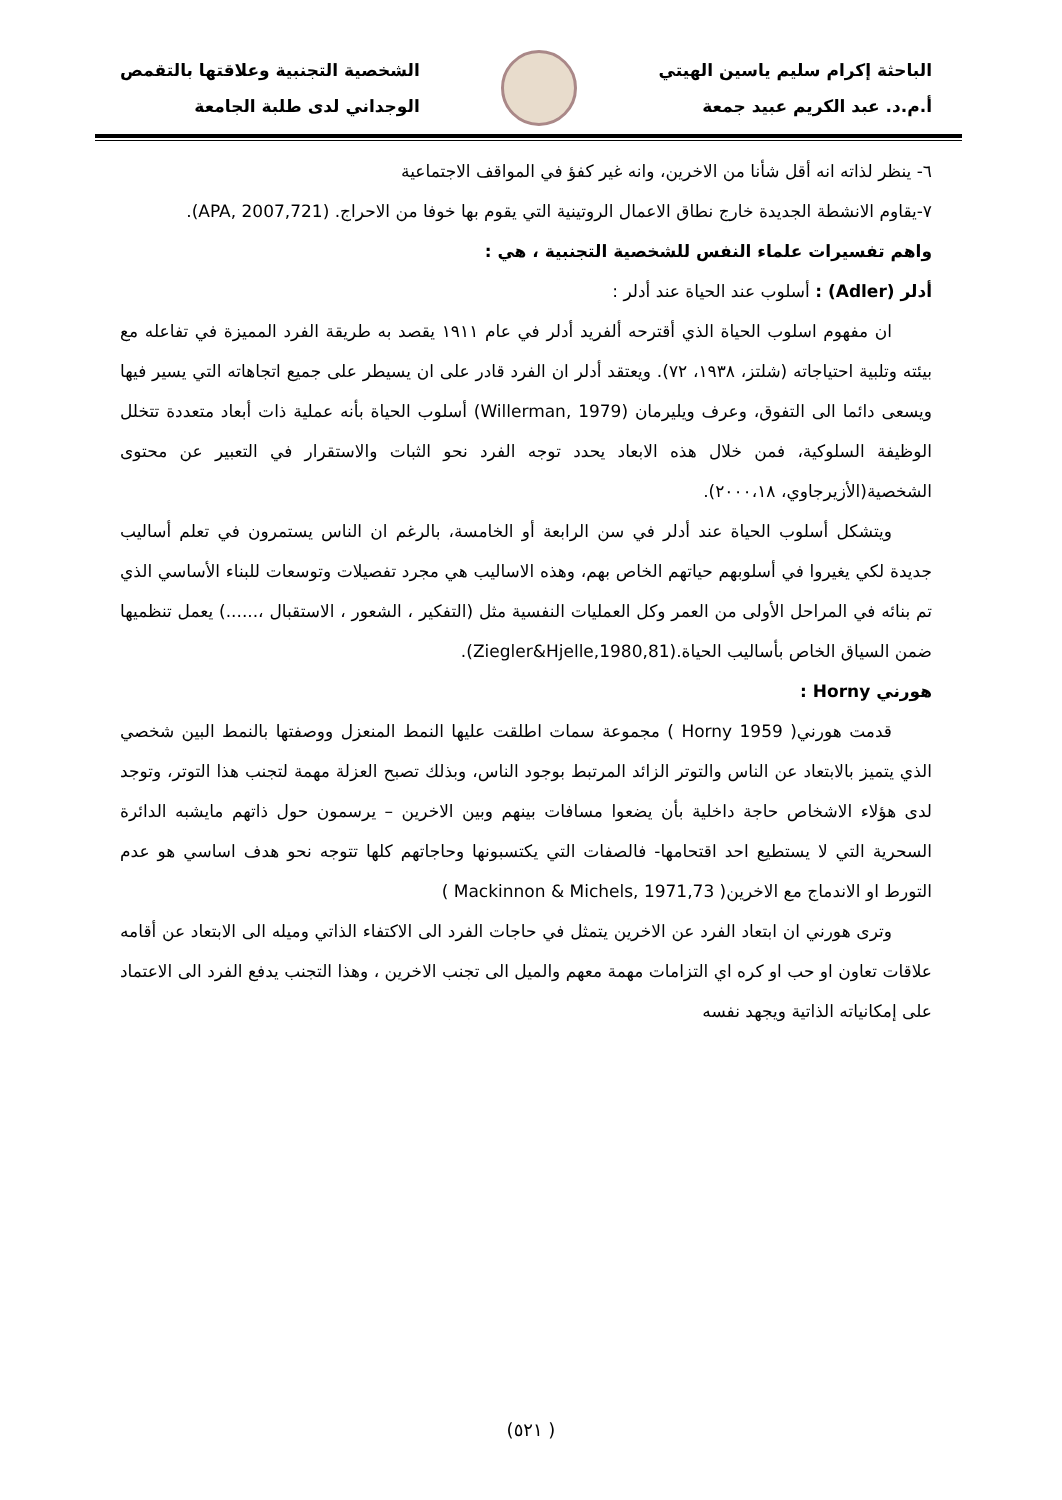الباحثة إكرام سليم ياسين الهيتي
أ.م.د. عبد الكريم عبيد جمعة
الشخصية التجنبية وعلاقتها بالتقمص
الوجداني لدى طلبة الجامعة
٦- ينظر لذاته انه أقل شأنا من الاخرين، وانه غير كفؤ في المواقف الاجتماعية
٧-يقاوم الانشطة الجديدة خارج نطاق الاعمال الروتينية التي يقوم بها خوفا من الاحراج. (APA, 2007,721).
واهم تفسيرات علماء النفس للشخصية التجنبية ، هي :
أدلر (Adler) : أسلوب عند الحياة عند أدلر :
ان مفهوم اسلوب الحياة الذي أقترحه ألفريد أدلر في عام ١٩١١ يقصد به طريقة الفرد المميزة في تفاعله مع بيئته وتلبية احتياجاته (شلتز، ١٩٣٨، ٧٢). ويعتقد أدلر ان الفرد قادر على ان يسيطر على جميع اتجاهاته التي يسير فيها ويسعى دائما الى التفوق، وعرف ويليرمان (Willerman, 1979) أسلوب الحياة بأنه عملية ذات أبعاد متعددة تتخلل الوظيفة السلوكية، فمن خلال هذه الابعاد يحدد توجه الفرد نحو الثبات والاستقرار في التعبير عن محتوى الشخصية(الأزيرجاوي، ٢٠٠٠،١٨).
ويتشكل أسلوب الحياة عند أدلر في سن الرابعة أو الخامسة، بالرغم ان الناس يستمرون في تعلم أساليب جديدة لكي يغيروا في أسلوبهم حياتهم الخاص بهم، وهذه الاساليب هي مجرد تفصيلات وتوسعات للبناء الأساسي الذي تم بنائه في المراحل الأولى من العمر وكل العمليات النفسية مثل (التفكير ، الشعور ، الاستقبال ،......) يعمل تنظميها ضمن السياق الخاص بأساليب الحياة.(Ziegler&Hjelle,1980,81).
هورني Horny :
قدمت هورني( Horny 1959 ) مجموعة سمات اطلقت عليها النمط المنعزل ووصفتها بالنمط البين شخصي الذي يتميز بالابتعاد عن الناس والتوتر الزائد المرتبط بوجود الناس، وبذلك تصبح العزلة مهمة لتجنب هذا التوتر، وتوجد لدى هؤلاء الاشخاص حاجة داخلية بأن يضعوا مسافات بينهم وبين الاخرين – يرسمون حول ذاتهم مايشبه الدائرة السحرية التي لا يستطيع احد اقتحامها- فالصفات التي يكتسبونها وحاجاتهم كلها تتوجه نحو هدف اساسي هو عدم التورط او الاندماج مع الاخرين( Mackinnon & Michels, 1971,73 )
وترى هورني ان ابتعاد الفرد عن الاخرين يتمثل في حاجات الفرد الى الاكتفاء الذاتي وميله الى الابتعاد عن أقامه علاقات تعاون او حب او كره اي التزامات مهمة معهم والميل الى تجنب الاخرين ، وهذا التجنب يدفع الفرد الى الاعتماد على إمكانياته الذاتية ويجهد نفسه
( ٥٢١)